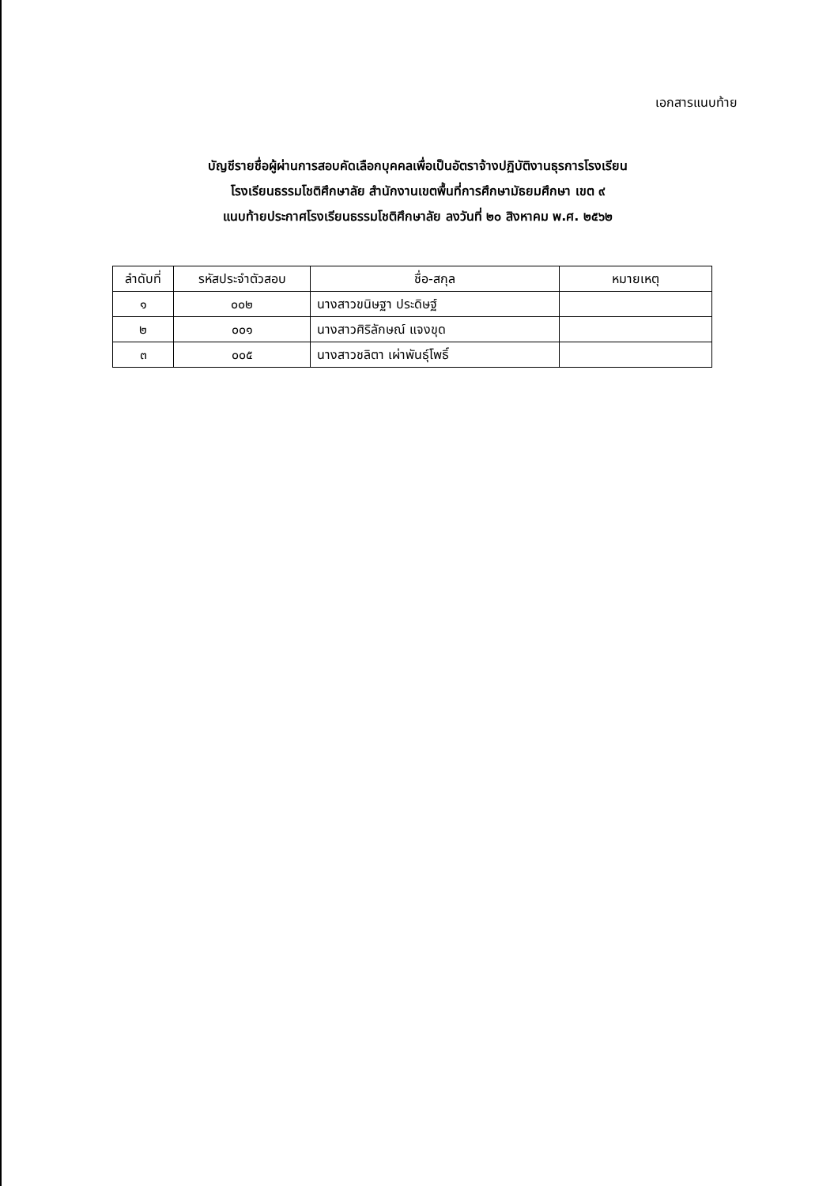เอกสารแนบท้าย
บัญชีรายชื่อผู้ผ่านการสอบคัดเลือกบุคคลเพื่อเป็นอัตราจ้างปฏิบัติงานธุรการโรงเรียน
โรงเรียนธรรมโชติศึกษาลัย สำนักงานเขตพื้นที่การศึกษามัธยมศึกษา เขต ๙
แนบท้ายประกาศโรงเรียนธรรมโชติศึกษาลัย ลงวันที่ ๒๐ สิงหาคม พ.ศ. ๒๕๖๒
| ลำดับที่ | รหัสประจำตัวสอบ | ชื่อ-สกุล | หมายเหตุ |
| --- | --- | --- | --- |
| ๑ | ๐๐๒ | นางสาวขนิษฐา ประดิษฐ์ | |
| ๒ | ๐๐๑ | นางสาวศิริลักษณ์ แจงขุด | |
| ๓ | ๐๐๕ | นางสาวชลิตา เผ่าพันธุ์โพธิ์ | |